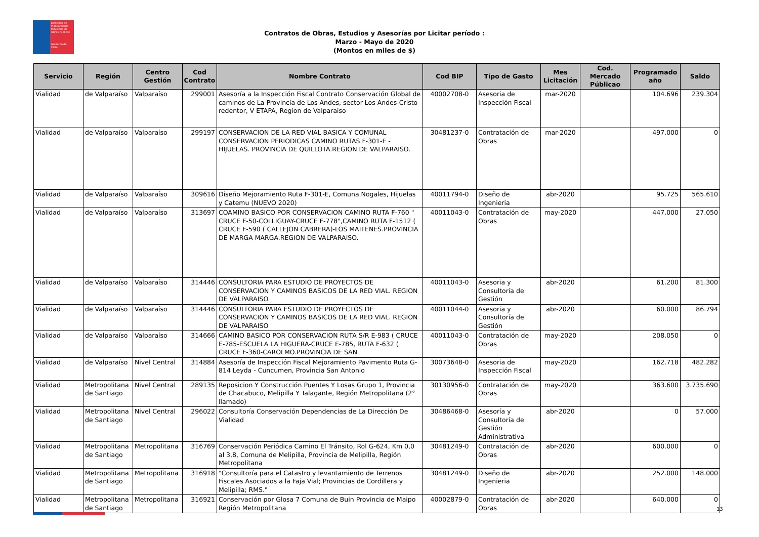Dirección de Planeamiento
Ministerio de Obras Públicas
Gobierno de Chile
Contratos de Obras, Estudios y Asesorías por Licitar período :
Marzo - Mayo de 2020
(Montos en miles de $)
| Servicio | Región | Centro Gestión | Cod Contrato | Nombre Contrato | Cod BIP | Tipo de Gasto | Mes Licitación | Cod. Mercado Públicao | Programado año | Saldo |
| --- | --- | --- | --- | --- | --- | --- | --- | --- | --- | --- |
| Vialidad | de Valparaíso | Valparaíso | 299001 | Asesoría a la Inspección Fiscal Contrato Conservación Global de caminos de La Provincia de Los Andes, sector Los Andes-Cristo redentor, V ETAPA, Region de Valparaiso | 40002708-0 | Asesoria de Inspección Fiscal | mar-2020 | | 104.696 | 239.304 |
| Vialidad | de Valparaíso | Valparaíso | 299197 | CONSERVACION DE LA RED VIAL BASICA Y COMUNAL CONSERVACION PERIODICAS CAMINO RUTAS F-301-E - HIJUELAS. PROVINCIA DE QUILLOTA.REGION DE VALPARAISO. | 30481237-0 | Contratación de Obras | mar-2020 | | 497.000 | 0 |
| Vialidad | de Valparaíso | Valparaíso | 309616 | Diseño Mejoramiento Ruta F-301-E, Comuna Nogales, Hijuelas y Catemu (NUEVO 2020) | 40011794-0 | Diseño de Ingenieria | abr-2020 | | 95.725 | 565.610 |
| Vialidad | de Valparaíso | Valparaíso | 313697 | COAMINO BASICO POR CONSERVACION CAMINO RUTA F-760 " CRUCE F-50-COLLIGUAY-CRUCE F-778",CAMINO RUTA F-1512 ( CRUCE F-590 ( CALLEJON CABRERA)-LOS MAITENES.PROVINCIA DE MARGA MARGA.REGION DE VALPARAISO. | 40011043-0 | Contratación de Obras | may-2020 | | 447.000 | 27.050 |
| Vialidad | de Valparaíso | Valparaíso | 314446 | CONSULTORIA PARA ESTUDIO DE PROYECTOS DE CONSERVACION Y CAMINOS BASICOS DE LA RED VIAL. REGION DE VALPARAISO | 40011043-0 | Asesoria y Consultoría de Gestión | abr-2020 | | 61.200 | 81.300 |
| Vialidad | de Valparaíso | Valparaíso | 314446 | CONSULTORIA PARA ESTUDIO DE PROYECTOS DE CONSERVACION Y CAMINOS BASICOS DE LA RED VIAL. REGION DE VALPARAISO | 40011044-0 | Asesoria y Consultoría de Gestión | abr-2020 | | 60.000 | 86.794 |
| Vialidad | de Valparaíso | Valparaíso | 314666 | CAMINO BASICO POR CONSERVACION RUTA S/R E-983 ( CRUCE E-785-ESCUELA LA HIGUERA-CRUCE E-785, RUTA F-632 ( CRUCE F-360-CAROLMO.PROVINCIA DE SAN | 40011043-0 | Contratación de Obras | may-2020 | | 208.050 | 0 |
| Vialidad | de Valparaíso | Nivel Central | 314884 | Asesoría de Inspección Fiscal Mejoramiento Pavimento Ruta G-814 Leyda - Cuncumen, Provincia San Antonio | 30073648-0 | Asesoria de Inspección Fiscal | may-2020 | | 162.718 | 482.282 |
| Vialidad | Metropolitana de Santiago | Nivel Central | 289135 | Reposicion Y Construcción Puentes Y Losas Grupo 1, Provincia de Chacabuco, Melipilla Y Talagante, Región Metropolitana (2° llamado) | 30130956-0 | Contratación de Obras | may-2020 | | 363.600 | 3.735.690 |
| Vialidad | Metropolitana de Santiago | Nivel Central | 296022 | Consultoría Conservación Dependencias de La Dirección De Vialidad | 30486468-0 | Asesoría y Consultoría de Gestión Administrativa | abr-2020 | | 0 | 57.000 |
| Vialidad | Metropolitana de Santiago | Metropolitana | 316769 | Conservación Periódica Camino El Tránsito, Rol G-624, Km 0,0 al 3,8, Comuna de Melipilla, Provincia de Melipilla, Región Metropolitana | 30481249-0 | Contratación de Obras | abr-2020 | | 600.000 | 0 |
| Vialidad | Metropolitana de Santiago | Metropolitana | 316918 | "Consultoría para el Catastro y levantamiento de Terrenos Fiscales Asociados a la Faja Vial; Provincias de Cordillera y Melipilla; RMS." | 30481249-0 | Diseño de Ingenieria | abr-2020 | | 252.000 | 148.000 |
| Vialidad | Metropolitana de Santiago | Metropolitana | 316921 | Conservación por Glosa 7 Comuna de Buin Provincia de Maipo Región Metropolitana | 40002879-0 | Contratación de Obras | abr-2020 | | 640.000 | 0 |
13